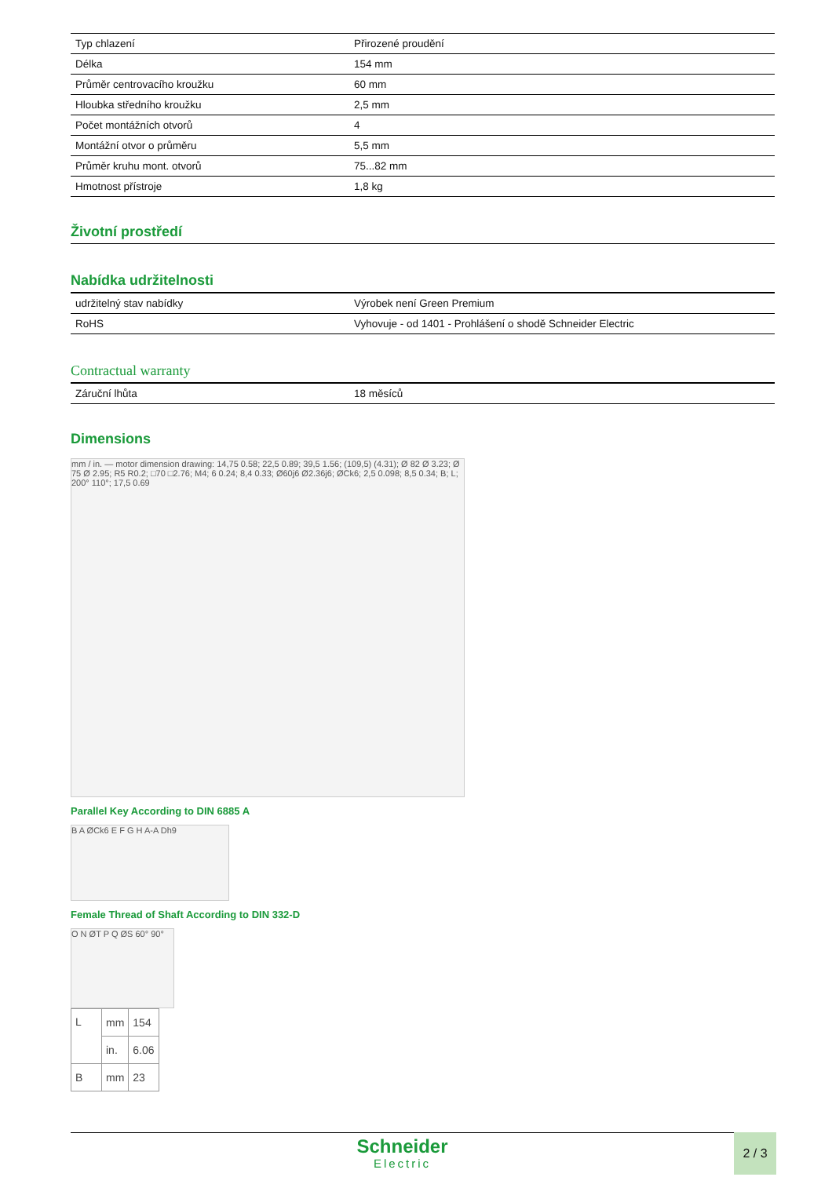| Typ chlazení | Přirozené proudění |
| Délka | 154 mm |
| Průměr centrovacího kroužku | 60 mm |
| Hloubka středního kroužku | 2,5 mm |
| Počet montážních otvorů | 4 |
| Montážní otvor o průměru | 5,5 mm |
| Průměr kruhu mont. otvorů | 75...82 mm |
| Hmotnost přístroje | 1,8 kg |
Životní prostředí
Nabídka udržitelnosti
| udržitelný stav nabídky | Výrobek není Green Premium |
| RoHS | Vyhovuje - od 1401 - Prohlášení o shodě Schneider Electric |
Contractual warranty
| Záruční lhůta | 18 měsíců |
Dimensions
mm / in. — motor dimension drawing: 14,75 0.58; 22,5 0.89; 39,5 1.56; (109,5) (4.31); Ø 82 Ø 3.23; Ø 75 Ø 2.95; R5 R0.2; □70 □2.76; M4; 6 0.24; 8,4 0.33; Ø60j6 Ø2.36j6; ØCk6; 2,5 0.098; 8,5 0.34; B; L; 200° 110°; 17,5 0.69
Parallel Key According to DIN 6885 A
B A ØCk6 E F G H A-A Dh9
Female Thread of Shaft According to DIN 332-D
O N ØT P Q ØS 60° 90°
| L | mm | 154 |
| | in. | 6.06 |
| B | mm | 23 |
Schneider
Electric
2 / 3